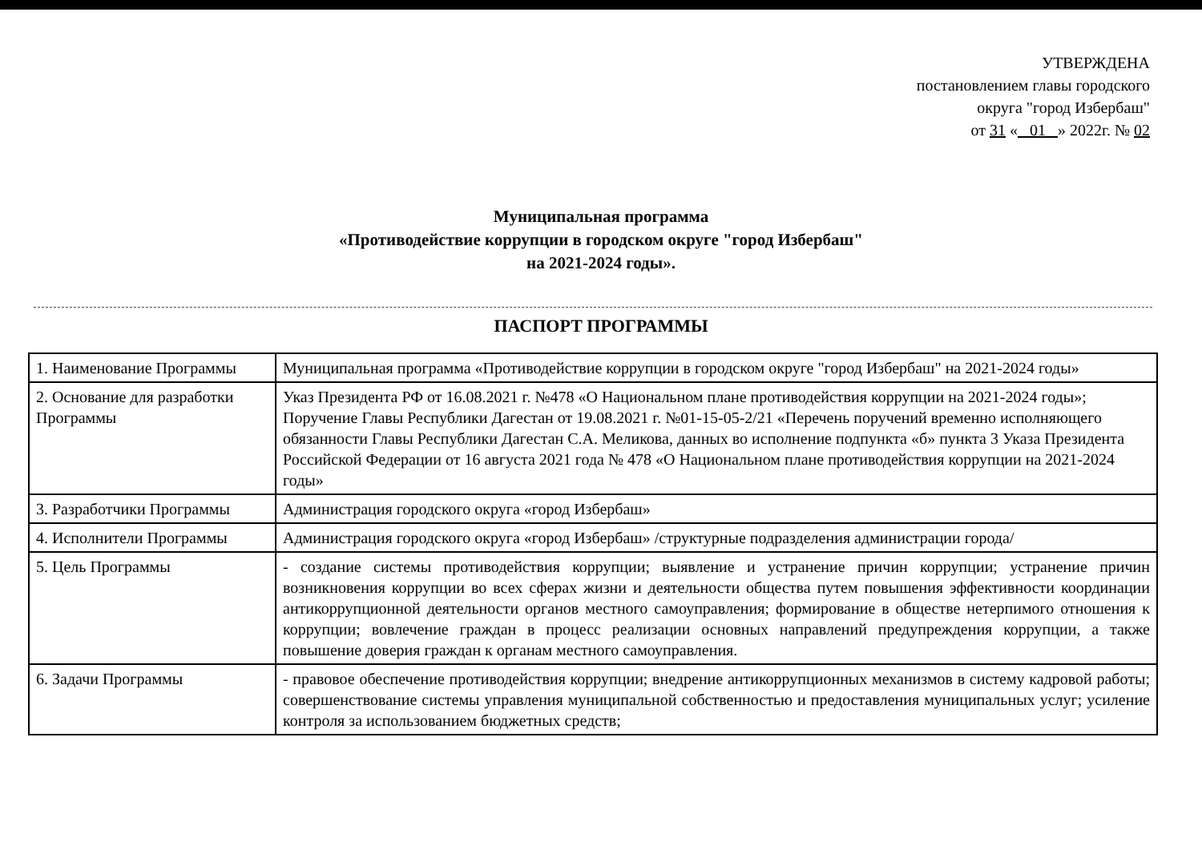УТВЕРЖДЕНА
постановлением главы городского
округа "город Избербаш"
от 31 « 01 » 2022г. № 02
Муниципальная программа
«Противодействие коррупции в городском округе "город Избербаш"
на 2021-2024 годы».
ПАСПОРТ ПРОГРАММЫ
| 1. Наименование Программы | Муниципальная программа «Противодействие коррупции в городском округе "город Избербаш" на 2021-2024 годы» |
| 2. Основание для разработки Программы | Указ Президента РФ от 16.08.2021 г. №478 «О Национальном плане противодействия коррупции на 2021-2024 годы»; Поручение Главы Республики Дагестан от 19.08.2021 г. №01-15-05-2/21 «Перечень поручений временно исполняющего обязанности Главы Республики Дагестан С.А. Меликова, данных во исполнение подпункта «б» пункта 3 Указа Президента Российской Федерации от 16 августа 2021 года № 478 «О Национальном плане противодействия коррупции на 2021-2024 годы» |
| 3. Разработчики Программы | Администрация городского округа «город Избербаш» |
| 4. Исполнители Программы | Администрация городского округа «город Избербаш» /структурные подразделения администрации города/ |
| 5. Цель Программы | - создание системы противодействия коррупции; выявление и устранение причин коррупции; устранение причин возникновения коррупции во всех сферах жизни и деятельности общества путем повышения эффективности координации антикоррупционной деятельности органов местного самоуправления; формирование в обществе нетерпимого отношения к коррупции; вовлечение граждан в процесс реализации основных направлений предупреждения коррупции, а также повышение доверия граждан к органам местного самоуправления. |
| 6. Задачи Программы | - правовое обеспечение противодействия коррупции; внедрение антикоррупционных механизмов в систему кадровой работы; совершенствование системы управления муниципальной собственностью и предоставления муниципальных услуг; усиление контроля за использованием бюджетных средств; |